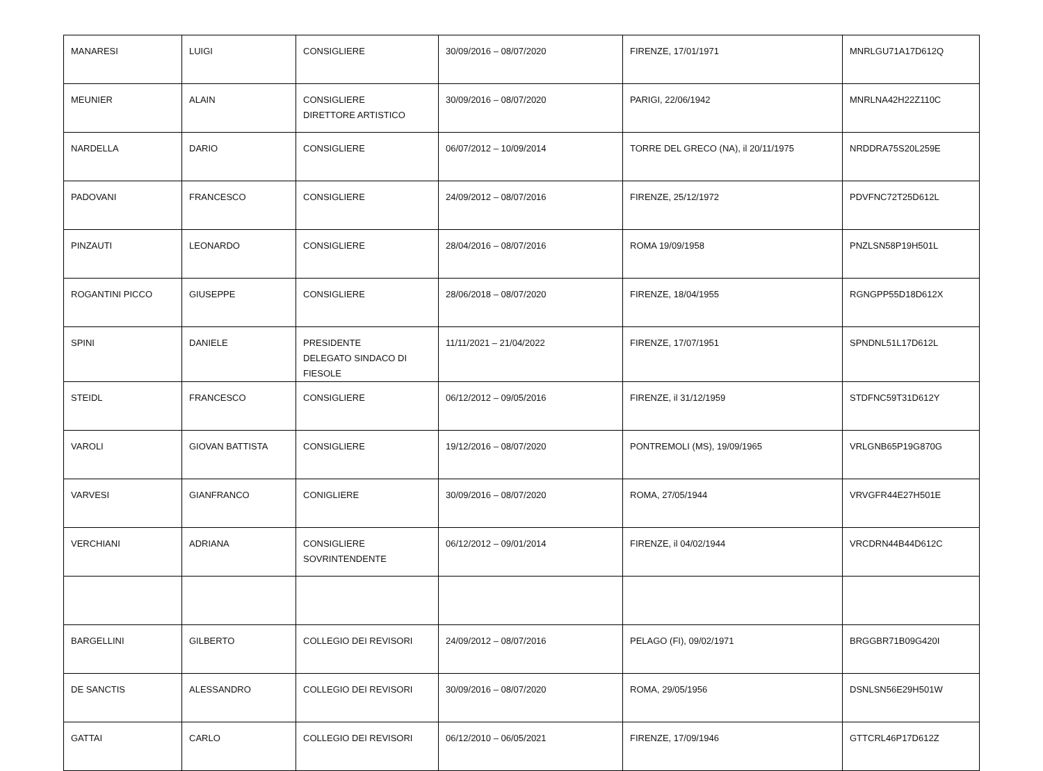| MANARESI | LUIGI | CONSIGLIERE | 30/09/2016 – 08/07/2020 | FIRENZE, 17/01/1971 | MNRLGU71A17D612Q |
| MEUNIER | ALAIN | CONSIGLIERE DIRETTORE ARTISTICO | 30/09/2016 – 08/07/2020 | PARIGI, 22/06/1942 | MNRLNA42H22Z110C |
| NARDELLA | DARIO | CONSIGLIERE | 06/07/2012 – 10/09/2014 | TORRE DEL GRECO (NA), il 20/11/1975 | NRDDRA75S20L259E |
| PADOVANI | FRANCESCO | CONSIGLIERE | 24/09/2012 – 08/07/2016 | FIRENZE, 25/12/1972 | PDVFNC72T25D612L |
| PINZAUTI | LEONARDO | CONSIGLIERE | 28/04/2016 – 08/07/2016 | ROMA 19/09/1958 | PNZLSN58P19H501L |
| ROGANTINI PICCO | GIUSEPPE | CONSIGLIERE | 28/06/2018 – 08/07/2020 | FIRENZE, 18/04/1955 | RGNGPP55D18D612X |
| SPINI | DANIELE | PRESIDENTE DELEGATO SINDACO DI FIESOLE | 11/11/2021 – 21/04/2022 | FIRENZE, 17/07/1951 | SPNDNL51L17D612L |
| STEIDL | FRANCESCO | CONSIGLIERE | 06/12/2012 – 09/05/2016 | FIRENZE, il 31/12/1959 | STDFNC59T31D612Y |
| VAROLI | GIOVAN BATTISTA | CONSIGLIERE | 19/12/2016 – 08/07/2020 | PONTREMOLI (MS), 19/09/1965 | VRLGNB65P19G870G |
| VARVESI | GIANFRANCO | CONIGLIERE | 30/09/2016 – 08/07/2020 | ROMA, 27/05/1944 | VRVGFR44E27H501E |
| VERCHIANI | ADRIANA | CONSIGLIERE SOVRINTENDENTE | 06/12/2012 – 09/01/2014 | FIRENZE, il 04/02/1944 | VRCDRN44B44D612C |
| BARGELLINI | GILBERTO | COLLEGIO DEI REVISORI | 24/09/2012 – 08/07/2016 | PELAGO (FI), 09/02/1971 | BRGGBR71B09G420I |
| DE SANCTIS | ALESSANDRO | COLLEGIO DEI REVISORI | 30/09/2016 – 08/07/2020 | ROMA, 29/05/1956 | DSNLSN56E29H501W |
| GATTAI | CARLO | COLLEGIO DEI REVISORI | 06/12/2010 – 06/05/2021 | FIRENZE, 17/09/1946 | GTTCRL46P17D612Z |